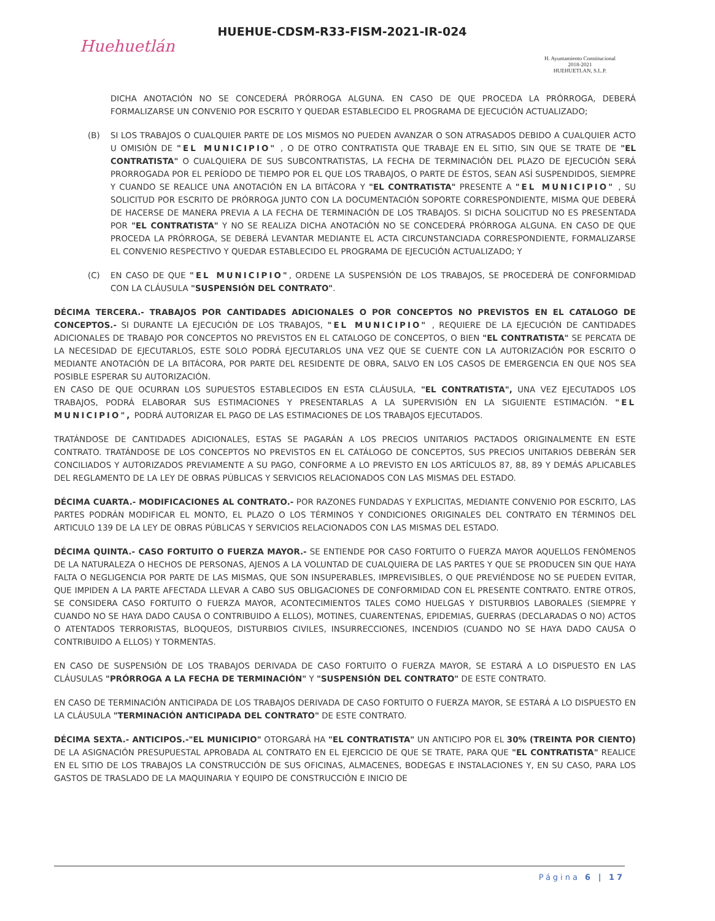Huehuetlán
HUEHUE-CDSM-R33-FISM-2021-IR-024
H. Ayuntamiento Constitucional
2018-2021
HUEHUETLAN, S.L.P.
DICHA ANOTACIÓN NO SE CONCEDERÁ PRÓRROGA ALGUNA. EN CASO DE QUE PROCEDA LA PRÓRROGA, DEBERÁ FORMALIZARSE UN CONVENIO POR ESCRITO Y QUEDAR ESTABLECIDO EL PROGRAMA DE EJECUCIÓN ACTUALIZADO;
(B) SI LOS TRABAJOS O CUALQUIER PARTE DE LOS MISMOS NO PUEDEN AVANZAR O SON ATRASADOS DEBIDO A CUALQUIER ACTO U OMISIÓN DE "EL MUNICIPIO" , O DE OTRO CONTRATISTA QUE TRABAJE EN EL SITIO, SIN QUE SE TRATE DE "EL CONTRATISTA" O CUALQUIERA DE SUS SUBCONTRATISTAS, LA FECHA DE TERMINACIÓN DEL PLAZO DE EJECUCIÓN SERÁ PRORROGADA POR EL PERÍODO DE TIEMPO POR EL QUE LOS TRABAJOS, O PARTE DE ÉSTOS, SEAN ASÍ SUSPENDIDOS, SIEMPRE Y CUANDO SE REALICE UNA ANOTACIÓN EN LA BITÁCORA Y "EL CONTRATISTA" PRESENTE A "EL MUNICIPIO" , SU SOLICITUD POR ESCRITO DE PRÓRROGA JUNTO CON LA DOCUMENTACIÓN SOPORTE CORRESPONDIENTE, MISMA QUE DEBERÁ DE HACERSE DE MANERA PREVIA A LA FECHA DE TERMINACIÓN DE LOS TRABAJOS. SI DICHA SOLICITUD NO ES PRESENTADA POR "EL CONTRATISTA" Y NO SE REALIZA DICHA ANOTACIÓN NO SE CONCEDERÁ PRÓRROGA ALGUNA. EN CASO DE QUE PROCEDA LA PRÓRROGA, SE DEBERÁ LEVANTAR MEDIANTE EL ACTA CIRCUNSTANCIADA CORRESPONDIENTE, FORMALIZARSE EL CONVENIO RESPECTIVO Y QUEDAR ESTABLECIDO EL PROGRAMA DE EJECUCIÓN ACTUALIZADO; Y
(C) EN CASO DE QUE "EL MUNICIPIO", ORDENE LA SUSPENSIÓN DE LOS TRABAJOS, SE PROCEDERÁ DE CONFORMIDAD CON LA CLÁUSULA "SUSPENSIÓN DEL CONTRATO".
DÉCIMA TERCERA.- TRABAJOS POR CANTIDADES ADICIONALES O POR CONCEPTOS NO PREVISTOS EN EL CATALOGO DE CONCEPTOS.- SI DURANTE LA EJECUCIÓN DE LOS TRABAJOS, "EL MUNICIPIO" , REQUIERE DE LA EJECUCIÓN DE CANTIDADES ADICIONALES DE TRABAJO POR CONCEPTOS NO PREVISTOS EN EL CATALOGO DE CONCEPTOS, O BIEN "EL CONTRATISTA" SE PERCATA DE LA NECESIDAD DE EJECUTARLOS, ESTE SOLO PODRÁ EJECUTARLOS UNA VEZ QUE SE CUENTE CON LA AUTORIZACIÓN POR ESCRITO O MEDIANTE ANOTACIÓN DE LA BITÁCORA, POR PARTE DEL RESIDENTE DE OBRA, SALVO EN LOS CASOS DE EMERGENCIA EN QUE NOS SEA POSIBLE ESPERAR SU AUTORIZACIÓN.
EN CASO DE QUE OCURRAN LOS SUPUESTOS ESTABLECIDOS EN ESTA CLÁUSULA, "EL CONTRATISTA", UNA VEZ EJECUTADOS LOS TRABAJOS, PODRÁ ELABORAR SUS ESTIMACIONES Y PRESENTARLAS A LA SUPERVISIÓN EN LA SIGUIENTE ESTIMACIÓN. "EL MUNICIPIO", PODRÁ AUTORIZAR EL PAGO DE LAS ESTIMACIONES DE LOS TRABAJOS EJECUTADOS.
TRATÁNDOSE DE CANTIDADES ADICIONALES, ESTAS SE PAGARÁN A LOS PRECIOS UNITARIOS PACTADOS ORIGINALMENTE EN ESTE CONTRATO. TRATÁNDOSE DE LOS CONCEPTOS NO PREVISTOS EN EL CATÁLOGO DE CONCEPTOS, SUS PRECIOS UNITARIOS DEBERÁN SER CONCILIADOS Y AUTORIZADOS PREVIAMENTE A SU PAGO, CONFORME A LO PREVISTO EN LOS ARTÍCULOS 87, 88, 89 Y DEMÁS APLICABLES DEL REGLAMENTO DE LA LEY DE OBRAS PÚBLICAS Y SERVICIOS RELACIONADOS CON LAS MISMAS DEL ESTADO.
DÉCIMA CUARTA.- MODIFICACIONES AL CONTRATO.- POR RAZONES FUNDADAS Y EXPLICITAS, MEDIANTE CONVENIO POR ESCRITO, LAS PARTES PODRÁN MODIFICAR EL MONTO, EL PLAZO O LOS TÉRMINOS Y CONDICIONES ORIGINALES DEL CONTRATO EN TÉRMINOS DEL ARTICULO 139 DE LA LEY DE OBRAS PÚBLICAS Y SERVICIOS RELACIONADOS CON LAS MISMAS DEL ESTADO.
DÉCIMA QUINTA.- CASO FORTUITO O FUERZA MAYOR.- SE ENTIENDE POR CASO FORTUITO O FUERZA MAYOR AQUELLOS FENÓMENOS DE LA NATURALEZA O HECHOS DE PERSONAS, AJENOS A LA VOLUNTAD DE CUALQUIERA DE LAS PARTES Y QUE SE PRODUCEN SIN QUE HAYA FALTA O NEGLIGENCIA POR PARTE DE LAS MISMAS, QUE SON INSUPERABLES, IMPREVISIBLES, O QUE PREVIÉNDOSE NO SE PUEDEN EVITAR, QUE IMPIDEN A LA PARTE AFECTADA LLEVAR A CABO SUS OBLIGACIONES DE CONFORMIDAD CON EL PRESENTE CONTRATO. ENTRE OTROS, SE CONSIDERA CASO FORTUITO O FUERZA MAYOR, ACONTECIMIENTOS TALES COMO HUELGAS Y DISTURBIOS LABORALES (SIEMPRE Y CUANDO NO SE HAYA DADO CAUSA O CONTRIBUIDO A ELLOS), MOTINES, CUARENTENAS, EPIDEMIAS, GUERRAS (DECLARADAS O NO) ACTOS O ATENTADOS TERRORISTAS, BLOQUEOS, DISTURBIOS CIVILES, INSURRECCIONES, INCENDIOS (CUANDO NO SE HAYA DADO CAUSA O CONTRIBUIDO A ELLOS) Y TORMENTAS.
EN CASO DE SUSPENSIÓN DE LOS TRABAJOS DERIVADA DE CASO FORTUITO O FUERZA MAYOR, SE ESTARÁ A LO DISPUESTO EN LAS CLÁUSULAS "PRÓRROGA A LA FECHA DE TERMINACIÓN" Y "SUSPENSIÓN DEL CONTRATO" DE ESTE CONTRATO.
EN CASO DE TERMINACIÓN ANTICIPADA DE LOS TRABAJOS DERIVADA DE CASO FORTUITO O FUERZA MAYOR, SE ESTARÁ A LO DISPUESTO EN LA CLÁUSULA "TERMINACIÓN ANTICIPADA DEL CONTRATO" DE ESTE CONTRATO.
DÉCIMA SEXTA.- ANTICIPOS.-"EL MUNICIPIO" OTORGARÁ HA "EL CONTRATISTA" UN ANTICIPO POR EL 30% (TREINTA POR CIENTO) DE LA ASIGNACIÓN PRESUPUESTAL APROBADA AL CONTRATO EN EL EJERCICIO DE QUE SE TRATE, PARA QUE "EL CONTRATISTA" REALICE EN EL SITIO DE LOS TRABAJOS LA CONSTRUCCIÓN DE SUS OFICINAS, ALMACENES, BODEGAS E INSTALACIONES Y, EN SU CASO, PARA LOS GASTOS DE TRASLADO DE LA MAQUINARIA Y EQUIPO DE CONSTRUCCIÓN E INICIO DE
Página 6 | 17